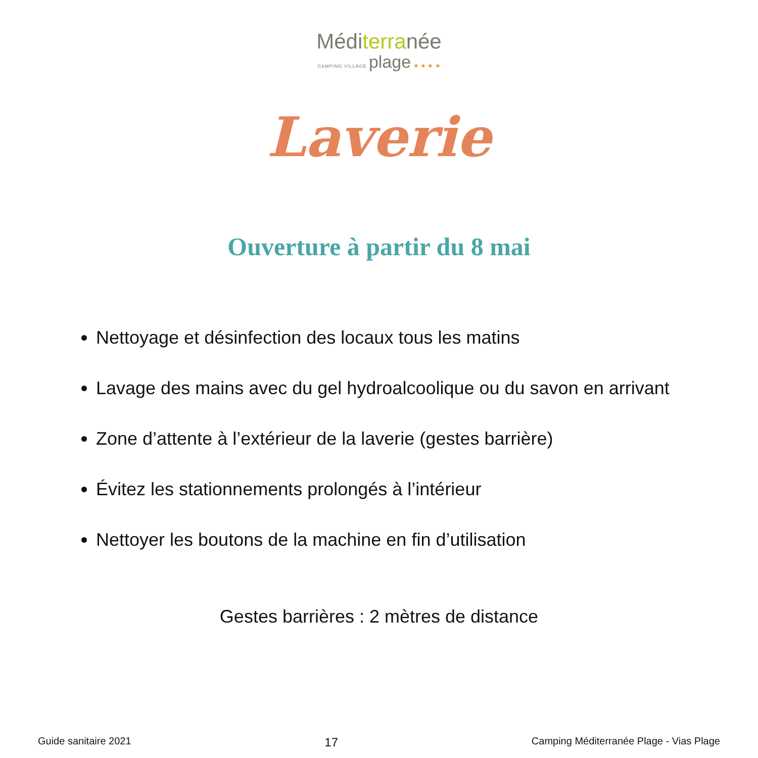Méditerranée
CAMPING VILLAGE plage ★ ★ ★ ★
Laverie
Ouverture à partir du 8 mai
Nettoyage et désinfection des locaux tous les matins
Lavage des mains avec du gel hydroalcoolique ou du savon en arrivant
Zone d’attente à l’extérieur de la laverie (gestes barrière)
Évitez les stationnements prolongés à l’intérieur
Nettoyer les boutons de la machine en fin d’utilisation
Gestes barrières : 2 mètres de distance
Guide sanitaire 2021 17 Camping Méditerranée Plage - Vias Plage